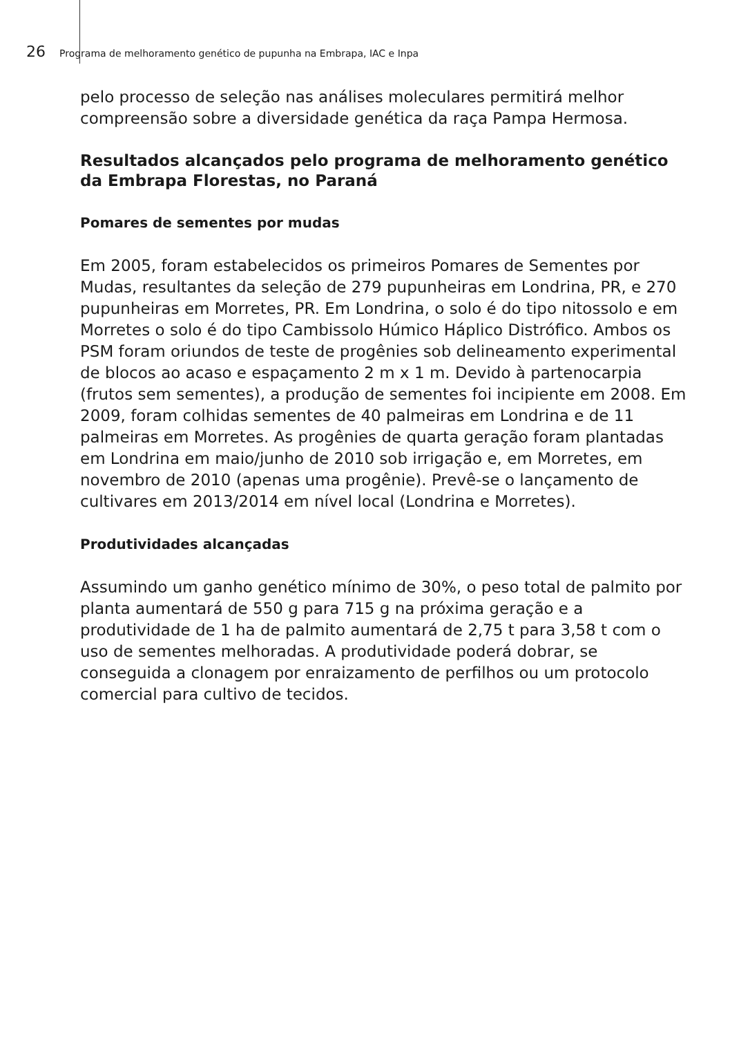26 Programa de melhoramento genético de pupunha na Embrapa, IAC e Inpa
pelo processo de seleção nas análises moleculares permitirá melhor compreensão sobre a diversidade genética da raça Pampa Hermosa.
Resultados alcançados pelo programa de melhoramento genético da Embrapa Florestas, no Paraná
Pomares de sementes por mudas
Em 2005, foram estabelecidos os primeiros Pomares de Sementes por Mudas, resultantes da seleção de 279 pupunheiras em Londrina, PR, e 270 pupunheiras em Morretes, PR. Em Londrina, o solo é do tipo nitossolo e em Morretes o solo é do tipo Cambissolo Húmico Háplico Distrófico. Ambos os PSM foram oriundos de teste de progênies sob delineamento experimental de blocos ao acaso e espaçamento 2 m x 1 m. Devido à partenocarpia (frutos sem sementes), a produção de sementes foi incipiente em 2008. Em 2009, foram colhidas sementes de 40 palmeiras em Londrina e de 11 palmeiras em Morretes. As progênies de quarta geração foram plantadas em Londrina em maio/junho de 2010 sob irrigação e, em Morretes, em novembro de 2010 (apenas uma progênie). Prevê-se o lançamento de cultivares em 2013/2014 em nível local (Londrina e Morretes).
Produtividades alcançadas
Assumindo um ganho genético mínimo de 30%, o peso total de palmito por planta aumentará de 550 g para 715 g na próxima geração e a produtividade de 1 ha de palmito aumentará de 2,75 t para 3,58 t com o uso de sementes melhoradas. A produtividade poderá dobrar, se conseguida a clonagem por enraizamento de perfilhos ou um protocolo comercial para cultivo de tecidos.